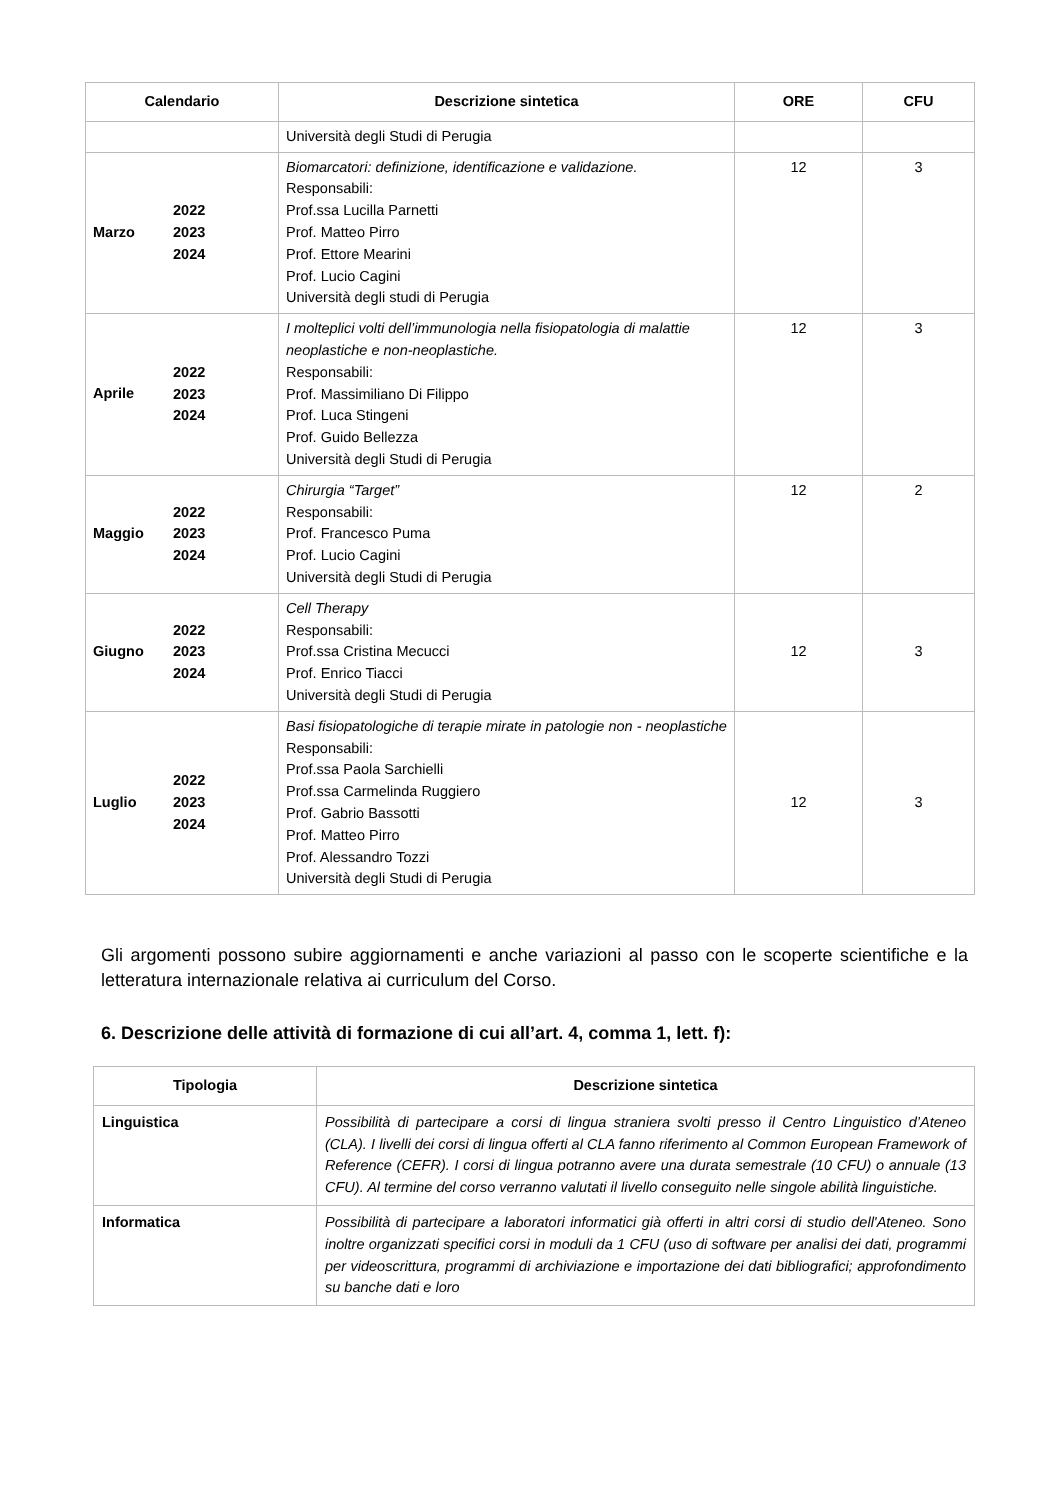| Calendario | Descrizione sintetica | ORE | CFU |
| --- | --- | --- | --- |
| | Università degli Studi di Perugia | | |
| Marzo 2022 2023 2024 | Biomarcatori: definizione, identificazione e validazione. Responsabili: Prof.ssa Lucilla Parnetti Prof. Matteo Pirro Prof. Ettore Mearini Prof. Lucio Cagini Università degli studi di Perugia | 12 | 3 |
| Aprile 2022 2023 2024 | I molteplici volti dell’immunologia nella fisiopatologia di malattie neoplastiche e non-neoplastiche. Responsabili: Prof. Massimiliano Di Filippo Prof. Luca Stingeni Prof. Guido Bellezza Università degli Studi di Perugia | 12 | 3 |
| Maggio 2022 2023 2024 | Chirurgia “Target” Responsabili: Prof. Francesco Puma Prof. Lucio Cagini Università degli Studi di Perugia | 12 | 2 |
| Giugno 2022 2023 2024 | Cell Therapy Responsabili: Prof.ssa Cristina Mecucci Prof. Enrico Tiacci Università degli Studi di Perugia | 12 | 3 |
| Luglio 2022 2023 2024 | Basi fisiopatologiche di terapie mirate in patologie non - neoplastiche Responsabili: Prof.ssa Paola Sarchielli Prof.ssa Carmelinda Ruggiero Prof. Gabrio Bassotti Prof. Matteo Pirro Prof. Alessandro Tozzi Università degli Studi di Perugia | 12 | 3 |
Gli argomenti possono subire aggiornamenti e anche variazioni al passo con le scoperte scientifiche e la letteratura internazionale relativa ai curriculum del Corso.
6. Descrizione delle attività di formazione di cui all’art. 4, comma 1, lett. f):
| Tipologia | Descrizione sintetica |
| --- | --- |
| Linguistica | Possibilità di partecipare a corsi di lingua straniera svolti presso il Centro Linguistico d’Ateneo (CLA). I livelli dei corsi di lingua offerti al CLA fanno riferimento al Common European Framework of Reference (CEFR). I corsi di lingua potranno avere una durata semestrale (10 CFU) o annuale (13 CFU). Al termine del corso verranno valutati il livello conseguito nelle singole abilità linguistiche. |
| Informatica | Possibilità di partecipare a laboratori informatici già offerti in altri corsi di studio dell'Ateneo. Sono inoltre organizzati specifici corsi in moduli da 1 CFU (uso di software per analisi dei dati, programmi per videoscrittura, programmi di archiviazione e importazione dei dati bibliografici; approfondimento su banche dati e loro |